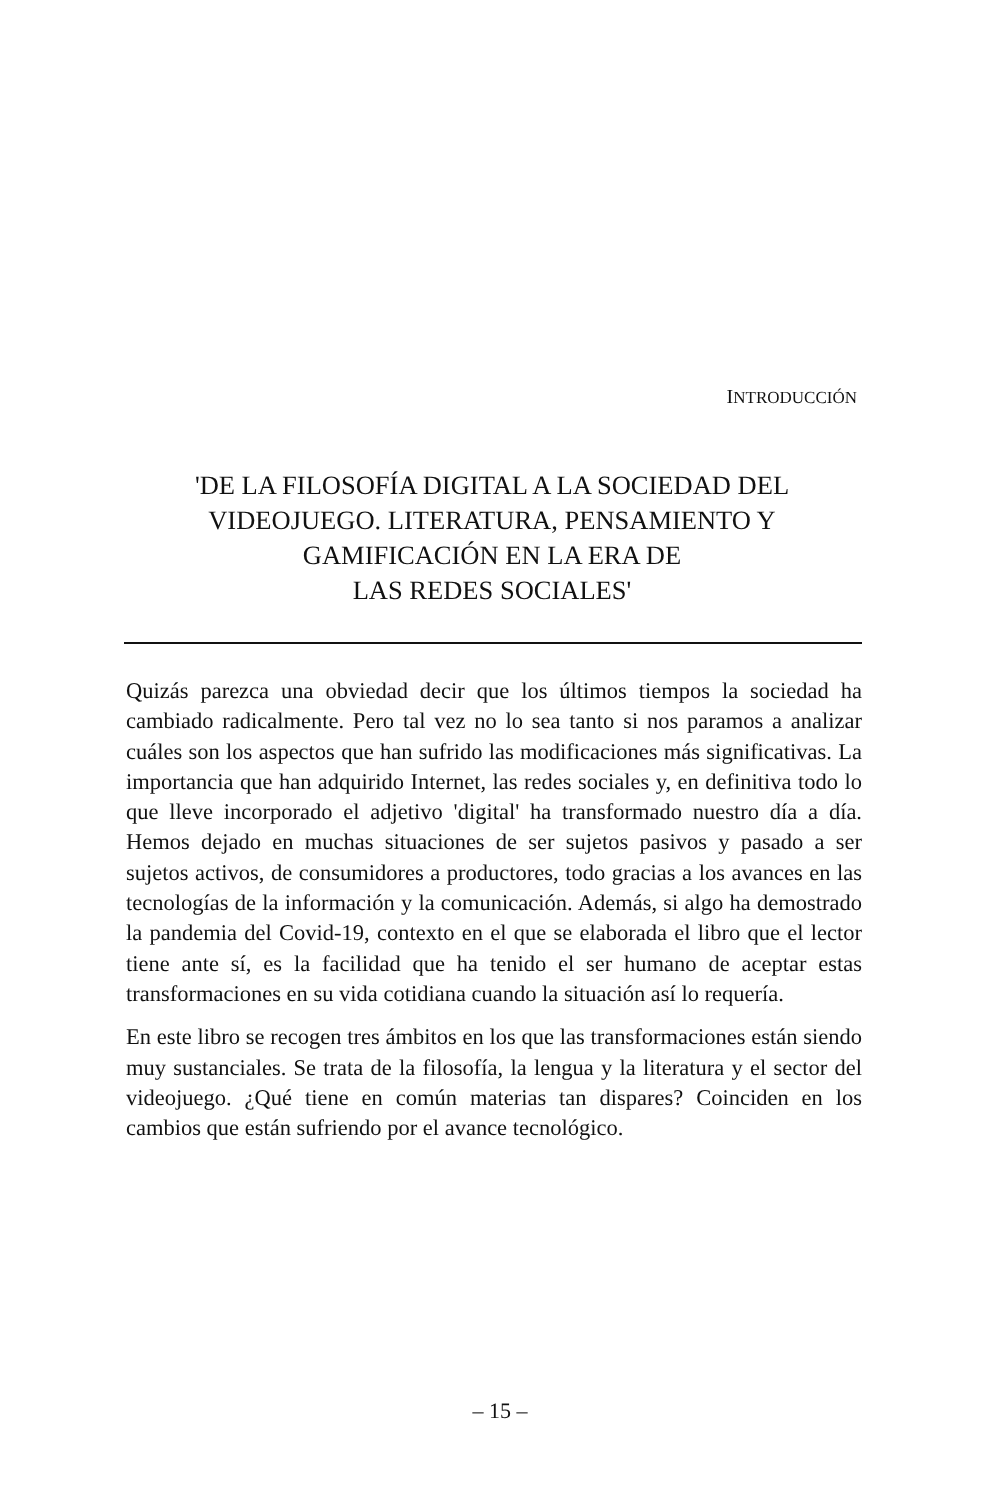INTRODUCCIÓN
'DE LA FILOSOFÍA DIGITAL A LA SOCIEDAD DEL
VIDEOJUEGO. LITERATURA, PENSAMIENTO Y
GAMIFICACIÓN EN LA ERA DE
LAS REDES SOCIALES'
Quizás parezca una obviedad decir que los últimos tiempos la sociedad ha cambiado radicalmente. Pero tal vez no lo sea tanto si nos paramos a analizar cuáles son los aspectos que han sufrido las modificaciones más significativas. La importancia que han adquirido Internet, las redes sociales y, en definitiva todo lo que lleve incorporado el adjetivo 'digital' ha transformado nuestro día a día. Hemos dejado en muchas situaciones de ser sujetos pasivos y pasado a ser sujetos activos, de consumidores a productores, todo gracias a los avances en las tecnologías de la información y la comunicación. Además, si algo ha demostrado la pandemia del Covid-19, contexto en el que se elaborada el libro que el lector tiene ante sí, es la facilidad que ha tenido el ser humano de aceptar estas transformaciones en su vida cotidiana cuando la situación así lo requería.
En este libro se recogen tres ámbitos en los que las transformaciones están siendo muy sustanciales. Se trata de la filosofía, la lengua y la literatura y el sector del videojuego. ¿Qué tiene en común materias tan dispares? Coinciden en los cambios que están sufriendo por el avance tecnológico.
– 15 –